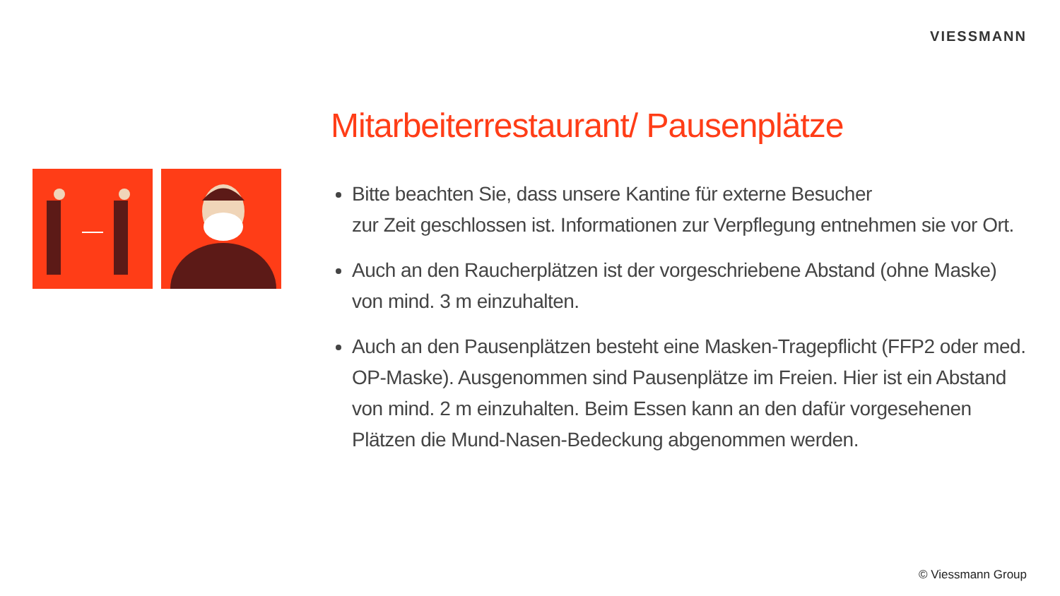VIESSMANN
Mitarbeiterrestaurant/ Pausenplätze
Bitte beachten Sie, dass unsere Kantine für externe Besucher
zur Zeit geschlossen ist. Informationen zur Verpflegung entnehmen sie vor Ort.
Auch an den Raucherplätzen ist der vorgeschriebene Abstand (ohne Maske) von mind. 3 m einzuhalten.
Auch an den Pausenplätzen besteht eine Masken-Tragepflicht (FFP2 oder med. OP-Maske). Ausgenommen sind Pausenplätze im Freien. Hier ist ein Abstand von mind. 2 m einzuhalten. Beim Essen kann an den dafür vorgesehenen Plätzen die Mund-Nasen-Bedeckung abgenommen werden.
© Viessmann Group